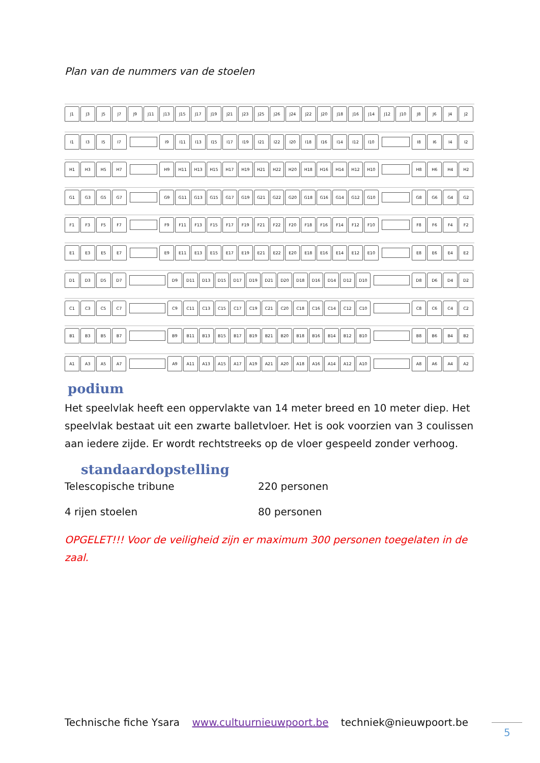Plan van de nummers van de stoelen
J1 J3 J5 J7 J9 J11 J13 J15 J17 J19 J21 J23 J25 J26 J24 J22 J20 J18 J16 J14 J12 J10 J8 J6 J4 J2
I1 I3 I5 I7 I9 I11 I13 I15 I17 I19 I21 I22 I20 I18 I16 I14 I12 I10 I8 I6 I4 I2
H1 H3 H5 H7 H9 H11 H13 H15 H17 H19 H21 H22 H20 H18 H16 H14 H12 H10 H8 H6 H4 H2
G1 G3 G5 G7 G9 G11 G13 G15 G17 G19 G21 G22 G20 G18 G16 G14 G12 G10 G8 G6 G4 G2
F1 F3 F5 F7 F9 F11 F13 F15 F17 F19 F21 F22 F20 F18 F16 F14 F12 F10 F8 F6 F4 F2
E1 E3 E5 E7 E9 E11 E13 E15 E17 E19 E21 E22 E20 E18 E16 E14 E12 E10 E8 E6 E4 E2
D1 D3 D5 D7 D9 D11 D13 D15 D17 D19 D21 D20 D18 D16 D14 D12 D10 D8 D6 D4 D2
C1 C3 C5 C7 C9 C11 C13 C15 C17 C19 C21 C20 C18 C16 C14 C12 C10 C8 C6 C4 C2
B1 B3 B5 B7 B9 B11 B13 B15 B17 B19 B21 B20 B18 B16 B14 B12 B10 B8 B6 B4 B2
A1 A3 A5 A7 A9 A11 A13 A15 A17 A19 A21 A20 A18 A16 A14 A12 A10 A8 A6 A4 A2
podium
Het speelvlak heeft een oppervlakte van 14 meter breed en 10 meter diep. Het speelvlak bestaat uit een zwarte balletvloer. Het is ook voorzien van 3 coulissen aan iedere zijde. Er wordt rechtstreeks op de vloer gespeeld zonder verhoog.
standaardopstelling
| Telescopische tribune | 220 personen |
| 4 rijen stoelen | 80 personen |
OPGELET!!! Voor de veiligheid zijn er maximum 300 personen toegelaten in de zaal.
Technische fiche Ysara www.cultuurnieuwpoort.be techniek@nieuwpoort.be
5